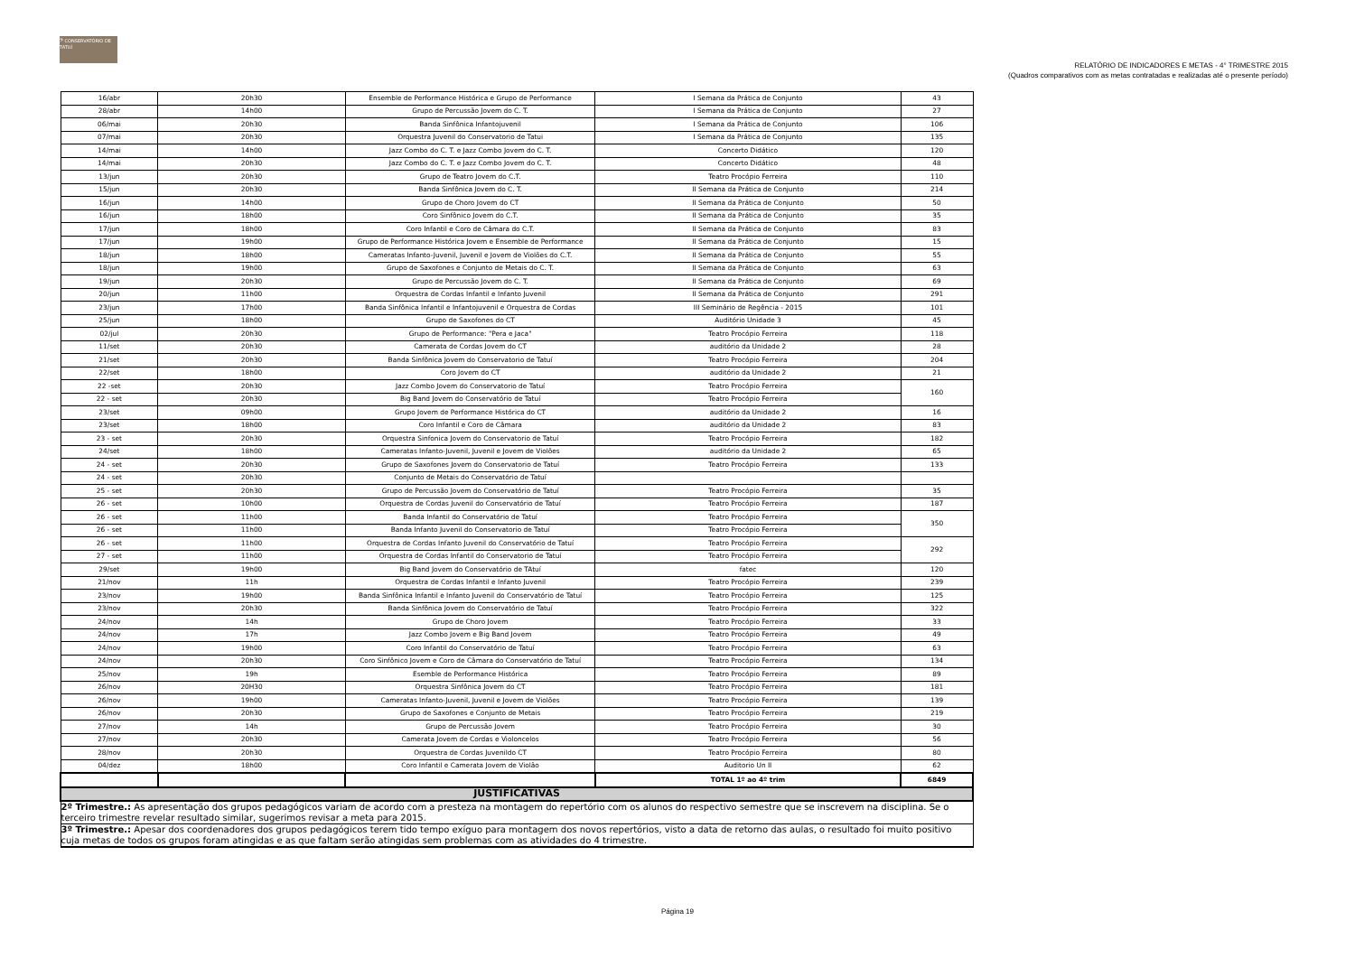𝄢 CONSERVATÓRIO DE TATUÍ
RELATÓRIO DE INDICADORES E METAS - 4° TRIMESTRE 2015
(Quadros comparativos com as metas contratadas e realizadas até o presente período)
| 16/abr | 20h30 | Ensemble de Performance Histórica e Grupo de Performance | I Semana da Prática de Conjunto | 43 |
| 28/abr | 14h00 | Grupo de Percussão Jovem do C. T. | I Semana da Prática de Conjunto | 27 |
| 06/mai | 20h30 | Banda Sinfônica Infantojuvenil | I Semana da Prática de Conjunto | 106 |
| 07/mai | 20h30 | Orquestra Juvenil do Conservatorio de Tatui | I Semana da Prática de Conjunto | 135 |
| 14/mai | 14h00 | Jazz Combo do C. T. e Jazz Combo Jovem do C. T. | Concerto Didático | 120 |
| 14/mai | 20h30 | Jazz Combo do C. T. e Jazz Combo Jovem do C. T. | Concerto Didático | 48 |
| 13/jun | 20h30 | Grupo de Teatro Jovem do C.T. | Teatro Procópio Ferreira | 110 |
| 15/jun | 20h30 | Banda Sinfônica Jovem do C. T. | II Semana da Prática de Conjunto | 214 |
| 16/jun | 14h00 | Grupo de Choro Jovem do CT | II Semana da Prática de Conjunto | 50 |
| 16/jun | 18h00 | Coro Sinfônico Jovem do C.T. | II Semana da Prática de Conjunto | 35 |
| 17/jun | 18h00 | Coro Infantil e Coro de Câmara do C.T. | II Semana da Prática de Conjunto | 83 |
| 17/jun | 19h00 | Grupo de Performance Histórica Jovem e Ensemble de Performance | II Semana da Prática de Conjunto | 15 |
| 18/jun | 18h00 | Cameratas Infanto-Juvenil, Juvenil e Jovem de Violões do C.T. | II Semana da Prática de Conjunto | 55 |
| 18/jun | 19h00 | Grupo de Saxofones e Conjunto de Metais do C. T. | II Semana da Prática de Conjunto | 63 |
| 19/jun | 20h30 | Grupo de Percussão Jovem do C. T. | II Semana da Prática de Conjunto | 69 |
| 20/jun | 11h00 | Orquestra de Cordas Infantil e Infanto Juvenil | II Semana da Prática de Conjunto | 291 |
| 23/jun | 17h00 | Banda Sinfônica Infantil e Infantojuvenil e Orquestra de Cordas | III Seminário de Regência - 2015 | 101 |
| 25/jun | 18h00 | Grupo de Saxofones do CT | Auditório Unidade 3 | 45 |
| 02/jul | 20h30 | Grupo de Performance: "Pera e Jaca" | Teatro Procópio Ferreira | 118 |
| 11/set | 20h30 | Camerata de Cordas Jovem do CT | auditório da Unidade 2 | 28 |
| 21/set | 20h30 | Banda Sinfônica Jovem do Conservatorio de Tatuí | Teatro Procópio Ferreira | 204 |
| 22/set | 18h00 | Coro Jovem do CT | auditório da Unidade 2 | 21 |
| 22 -set | 20h30 | Jazz Combo Jovem do Conservatorio de Tatuí | Teatro Procópio Ferreira | 160 |
| 22 - set | 20h30 | Big Band Jovem do Conservatório de Tatuí | Teatro Procópio Ferreira | |
| 23/set | 09h00 | Grupo Jovem de Performance Histórica do CT | auditório da Unidade 2 | 16 |
| 23/set | 18h00 | Coro Infantil e Coro de Câmara | auditório da Unidade 2 | 83 |
| 23 - set | 20h30 | Orquestra Sinfonica Jovem do Conservatorio de Tatuí | Teatro Procópio Ferreira | 182 |
| 24/set | 18h00 | Cameratas Infanto-Juvenil, Juvenil e Jovem de Violões | auditório da Unidade 2 | 65 |
| 24 - set | 20h30 | Grupo de Saxofones Jovem do Conservatorio de Tatuí | Teatro Procópio Ferreira | 133 |
| 24 - set | 20h30 | Conjunto de Metais do Conservatório de Tatuí | | |
| 25 - set | 20h30 | Grupo de Percussão Jovem do Conservatório de Tatuí | Teatro Procópio Ferreira | 35 |
| 26 - set | 10h00 | Orquestra de Cordas Juvenil do Conservatório de Tatuí | Teatro Procópio Ferreira | 187 |
| 26 - set | 11h00 | Banda Infantil do Conservatório de Tatuí | Teatro Procópio Ferreira | 350 |
| 26 - set | 11h00 | Banda Infanto Juvenil do Conservatorio de Tatuí | Teatro Procópio Ferreira | |
| 26 - set | 11h00 | Orquestra de Cordas Infanto Juvenil do Conservatório de Tatuí | Teatro Procópio Ferreira | 292 |
| 27 - set | 11h00 | Orquestra de Cordas Infantil do Conservatorio de Tatuí | Teatro Procópio Ferreira | |
| 29/set | 19h00 | Big Band Jovem do Conservatório de TAtuí | fatec | 120 |
| 21/nov | 11h | Orquestra de Cordas Infantil e Infanto Juvenil | Teatro Procópio Ferreira | 239 |
| 23/nov | 19h00 | Banda Sinfônica Infantil e Infanto Juvenil do Conservatório de Tatuí | Teatro Procópio Ferreira | 125 |
| 23/nov | 20h30 | Banda Sinfônica Jovem do Conservatório de Tatuí | Teatro Procópio Ferreira | 322 |
| 24/nov | 14h | Grupo de Choro Jovem | Teatro Procópio Ferreira | 33 |
| 24/nov | 17h | Jazz Combo Jovem e Big Band Jovem | Teatro Procópio Ferreira | 49 |
| 24/nov | 19h00 | Coro Infantil do Conservatório de Tatuí | Teatro Procópio Ferreira | 63 |
| 24/nov | 20h30 | Coro Sinfônico Jovem e Coro de Câmara do Conservatório de Tatuí | Teatro Procópio Ferreira | 134 |
| 25/nov | 19h | Esemble de Performance Histórica | Teatro Procópio Ferreira | 89 |
| 26/nov | 20H30 | Orquestra Sinfônica Jovem do CT | Teatro Procópio Ferreira | 181 |
| 26/nov | 19h00 | Cameratas Infanto-Juvenil, Juvenil e Jovem de Violões | Teatro Procópio Ferreira | 139 |
| 26/nov | 20h30 | Grupo de Saxofones e Conjunto de Metais | Teatro Procópio Ferreira | 219 |
| 27/nov | 14h | Grupo de Percussão Jovem | Teatro Procópio Ferreira | 30 |
| 27/nov | 20h30 | Camerata Jovem de Cordas e Violoncelos | Teatro Procópio Ferreira | 56 |
| 28/nov | 20h30 | Orquestra de Cordas Juvenildo CT | Teatro Procópio Ferreira | 80 |
| 04/dez | 18h00 | Coro Infantil e Camerata Jovem de Violão | Auditorio Un II | 62 |
| | | | TOTAL 1º ao 4º trim | 6849 |
| JUSTIFICATIVAS | | | | |
| 2º Trimestre.: As apresentação dos grupos pedagógicos variam de acordo com a presteza na montagem do repertório com os alunos do respectivo semestre que se inscrevem na disciplina. Se o terceiro trimestre revelar resultado similar, sugerimos revisar a meta para 2015. | | | | |
| 3º Trimestre.: Apesar dos coordenadores dos grupos pedagógicos terem tido tempo exíguo para montagem dos novos repertórios, visto a data de retorno das aulas, o resultado foi muito positivo cuja metas de todos os grupos foram atingidas e as que faltam serão atingidas sem problemas com as atividades do 4 trimestre. | | | | |
Página 19